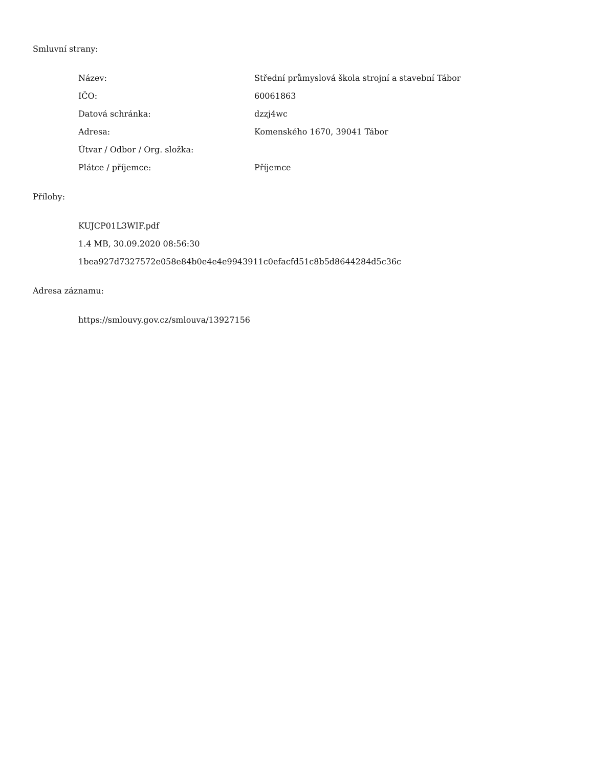Smluvní strany:
| Název: | Střední průmyslová škola strojní a stavební Tábor |
| IČO: | 60061863 |
| Datová schránka: | dzzj4wc |
| Adresa: | Komenského 1670, 39041 Tábor |
| Útvar / Odbor / Org. složka: | |
| Plátce / příjemce: | Příjemce |
Přílohy:
KUJCP01L3WIF.pdf
1.4 MB, 30.09.2020 08:56:30
1bea927d7327572e058e84b0e4e4e9943911c0efacfd51c8b5d8644284d5c36c
Adresa záznamu:
https://smlouvy.gov.cz/smlouva/13927156